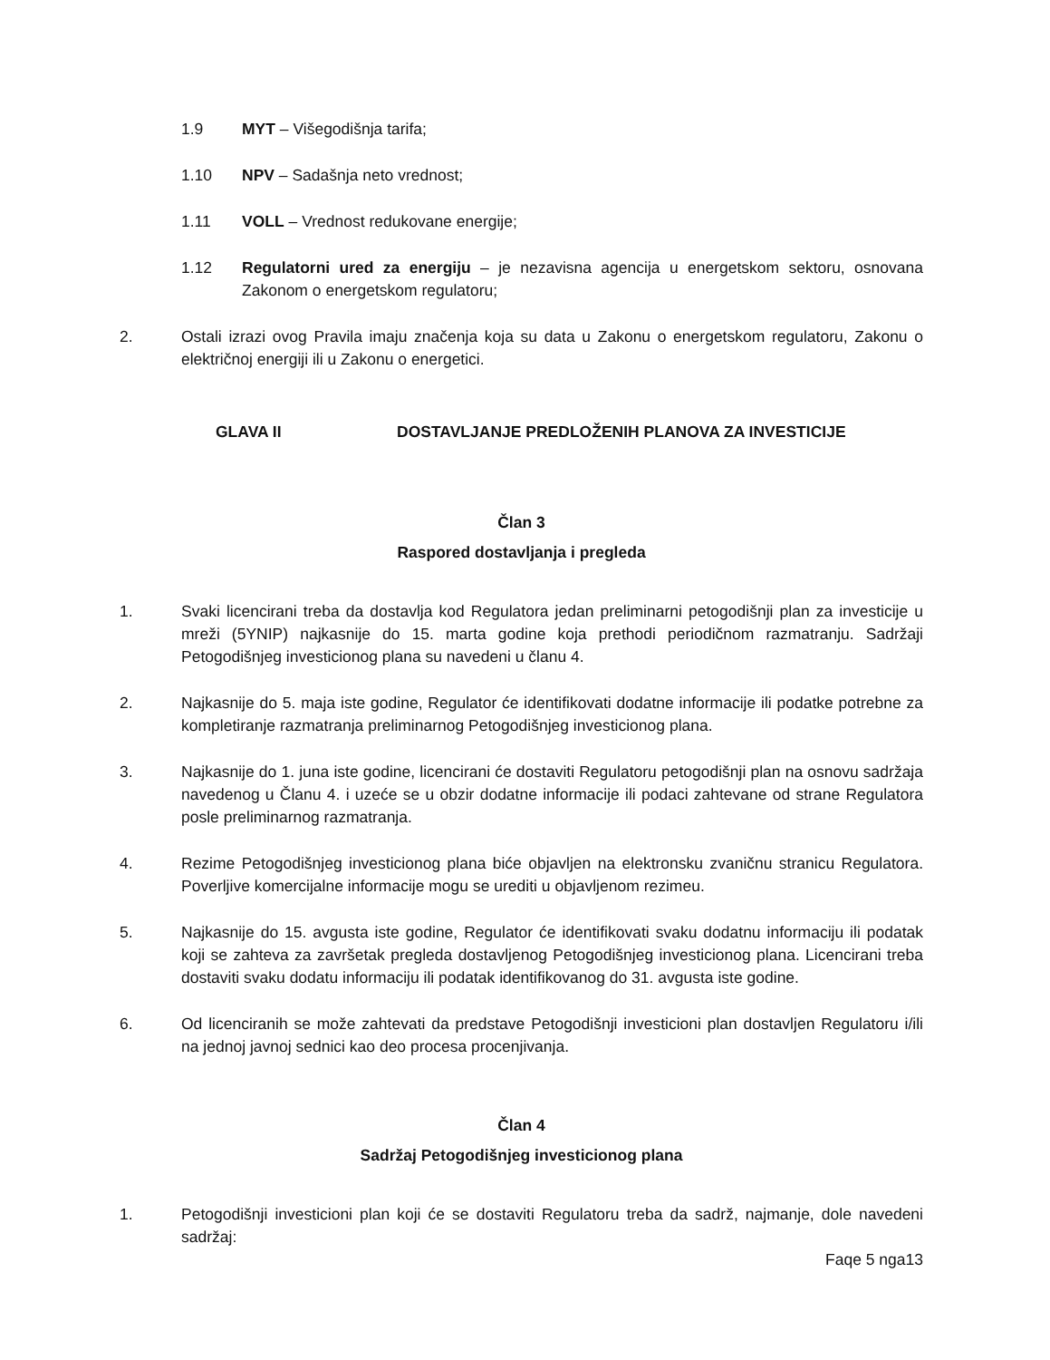1.9 MYT – Višegodišnja tarifa;
1.10 NPV – Sadašnja neto vrednost;
1.11 VOLL – Vrednost redukovane energije;
1.12 Regulatorni ured za energiju – je nezavisna agencija u energetskom sektoru, osnovana Zakonom o energetskom regulatoru;
2. Ostali izrazi ovog Pravila imaju značenja koja su data u Zakonu o energetskom regulatoru, Zakonu o električnoj energiji ili u Zakonu o energetici.
GLAVA II DOSTAVLJANJE PREDLOŽENIH PLANOVA ZA INVESTICIJE
Član 3
Raspored dostavljanja i pregleda
1. Svaki licencirani treba da dostavlja kod Regulatora jedan preliminarni petogodišnji plan za investicije u mreži (5YNIP) najkasnije do 15. marta godine koja prethodi periodičnom razmatranju. Sadržaji Petogodišnjeg investicionog plana su navedeni u članu 4.
2. Najkasnije do 5. maja iste godine, Regulator će identifikovati dodatne informacije ili podatke potrebne za kompletiranje razmatranja preliminarnog Petogodišnjeg investicionog plana.
3. Najkasnije do 1. juna iste godine, licencirani će dostaviti Regulatoru petogodišnji plan na osnovu sadržaja navedenog u Članu 4. i uzeće se u obzir dodatne informacije ili podaci zahtevane od strane Regulatora posle preliminarnog razmatranja.
4. Rezime Petogodišnjeg investicionog plana biće objavljen na elektronsku zvaničnu stranicu Regulatora. Poverljive komercijalne informacije mogu se urediti u objavljenom rezimeu.
5. Najkasnije do 15. avgusta iste godine, Regulator će identifikovati svaku dodatnu informaciju ili podatak koji se zahteva za završetak pregleda dostavljenog Petogodišnjeg investicionog plana. Licencirani treba dostaviti svaku dodatu informaciju ili podatak identifikovanog do 31. avgusta iste godine.
6. Od licenciranih se može zahtevati da predstave Petogodišnji investicioni plan dostavljen Regulatoru i/ili na jednoj javnoj sednici kao deo procesa procenjivanja.
Član 4
Sadržaj Petogodišnjeg investicionog plana
1. Petogodišnji investicioni plan koji će se dostaviti Regulatoru treba da sadrž, najmanje, dole navedeni sadržaj:
Faqe 5 nga13